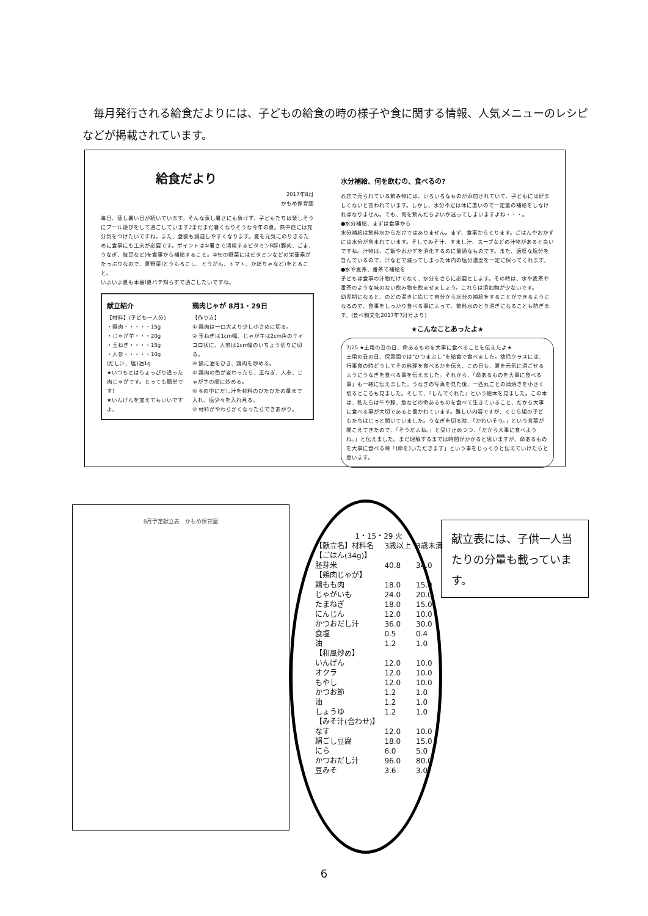毎月発行される給食だよりには、子どもの給食の時の様子や食に関する情報、人気メニューのレシピなどが掲載されています。
給食だより
2017年8月
かもめ保育園
毎日、蒸し暑い日が続いています。そんな蒸し暑さにも負けず、子どもたちは楽しそうにプール遊びをして過ごしています♪まだまだ暑くなりそうな今年の夏。熱中症には充分気をつけたいですね。また、食欲も減退しやすくなります。夏を元気にのりきるために食事にも工夫が必要です。ポイントは①暑さで消耗するビタミンB群(豚肉、ごま、うなぎ、枝豆など)を食事から補給すること。②旬の野菜にはビタミンなどの栄養素がたっぷりなので、夏野菜(とうもろこし、とうがん、トマト、かぼちゃなど)をとること。
いよいよ夏も本番!夏バテ知らずで過ごしたいですね。
献立紹介
【材料】(子ども一人分)
・鶏肉・・・・・15g
・じゃが芋・・・20g
・玉ねぎ・・・・15g
・人参・・・・・10g
(だし汁、塩)油1g
★いつもとはちょっぴり違った肉じゃがです。とっても簡単です!
★いんげんを加えてもいいですよ。
鶏肉じゃが 8月1・29日
【作り方】
① 鶏肉は一口大より少し小さめに切る。
② 玉ねぎは1cm幅、じゃが芋は2cm角のサイコロ状に、人参は1cm幅のいちょう切りに切る。
④ 鍋に油をひき、鶏肉を炒める。
⑤ 鶏肉の色が変わったら、玉ねぎ、人参、じゃが芋の順に炒める。
⑥ ⑤の中にだし汁を材料のひたひたの量まで入れ、塩少々を入れ煮る。
⑦ 材料がやわらかくなったらできあがり。
水分補給、何を飲むの、食べるの?
お店で売られている飲み物には、いろいろなものが添加されていて、子どもには好ましくないと言われています。しかし、水分不足は体に悪いので一定量の補給をしなければなりません。でも、何を飲んだらよいか迷ってしまいますよね・・・。
●水分補給、まずは食事から
水分補給は飲料水からだけではありません。まず、食事からとります。ごはんやおかずには水分が含まれています。そしてみそ汁、すまし汁、スープなどの汁物があると良いですね。汁物は、ご飯やおかずを消化するのに最適なものです。また、適度な塩分を含んでいるので、汗などで減ってしまった体内の塩分濃度を一定に保ってくれます。
●水や麦茶、番茶で補給を
子どもは食事の汁物だけでなく、水分をさらに必要とします。その時は、水や麦茶や番茶のような味のない飲み物を飲ませましょう。これらは添加物が少ないです。
幼児期になると、のどの渇きに応じて自分から水分の補給をすることができるようになるので、食事をしっかり食べる事によって、飲料水のとり過ぎになることも防ぎます。(食べ物文化2017年7月号より)
★こんなことあったよ★
7/25 ★土用の丑の日、命あるものを大事に食べることを伝えたよ★
土用の丑の日、保育園では“ひつまぶし”を給食で食べました。幼児クラスには、行事食の時どうしてその料理を食べるかを伝え、この日も、夏を元気に過ごせるようにうなぎを食べる事を伝えました。それから、「命あるものを大事に食べる事」も一緒に伝えました。うなぎの写真を見た後、一匹丸ごとの蒲焼きを小さく切るところも見ました。そして、『しんでくれた』という絵本を見ました。この本は、私たちは牛や豚、魚などの命あるものを食べて生きていること、だから大事に食べる事が大切であると書かれています。難しい内容ですが、くじら組の子どもたちはじっと聞いていました。うなぎを切る時、「かわいそう。」という言葉が聞こえてきたので、「そうだよね。」と受け止めつつ、「だから大事に食べようね。」と伝えました。まだ理解するまでは時間がかかると思いますが、命あるものを大事に食べる時「(命を)いただきます」という事をじっくりと伝えていけたらと思います。
8月予定献立表　かもめ保育園
| 1・15・29 火 | | |
| --- | --- | --- |
| 【献立名】材料名 | 3歳以上 | 3歳未満 |
| 【ごはん(34g)】 | | |
| 胚芽米 | 40.8 | 34.0 |
| 【鶏肉じゃが】 | | |
| 鶏もも肉 | 18.0 | 15.0 |
| じゃがいも | 24.0 | 20.0 |
| たまねぎ | 18.0 | 15.0 |
| にんじん | 12.0 | 10.0 |
| かつおだし汁 | 36.0 | 30.0 |
| 食塩 | 0.5 | 0.4 |
| 油 | 1.2 | 1.0 |
| 【和風炒め】 | | |
| いんげん | 12.0 | 10.0 |
| オクラ | 12.0 | 10.0 |
| もやし | 12.0 | 10.0 |
| かつお節 | 1.2 | 1.0 |
| 油 | 1.2 | 1.0 |
| しょうゆ | 1.2 | 1.0 |
| 【みそ汁(合わせ)】 | | |
| なす | 12.0 | 10.0 |
| 絹ごし豆腐 | 18.0 | 15.0 |
| にら | 6.0 | 5.0 |
| かつおだし汁 | 96.0 | 80.0 |
| 豆みそ | 3.6 | 3.0 |
献立表には、子供一人当たりの分量も載っています。
6